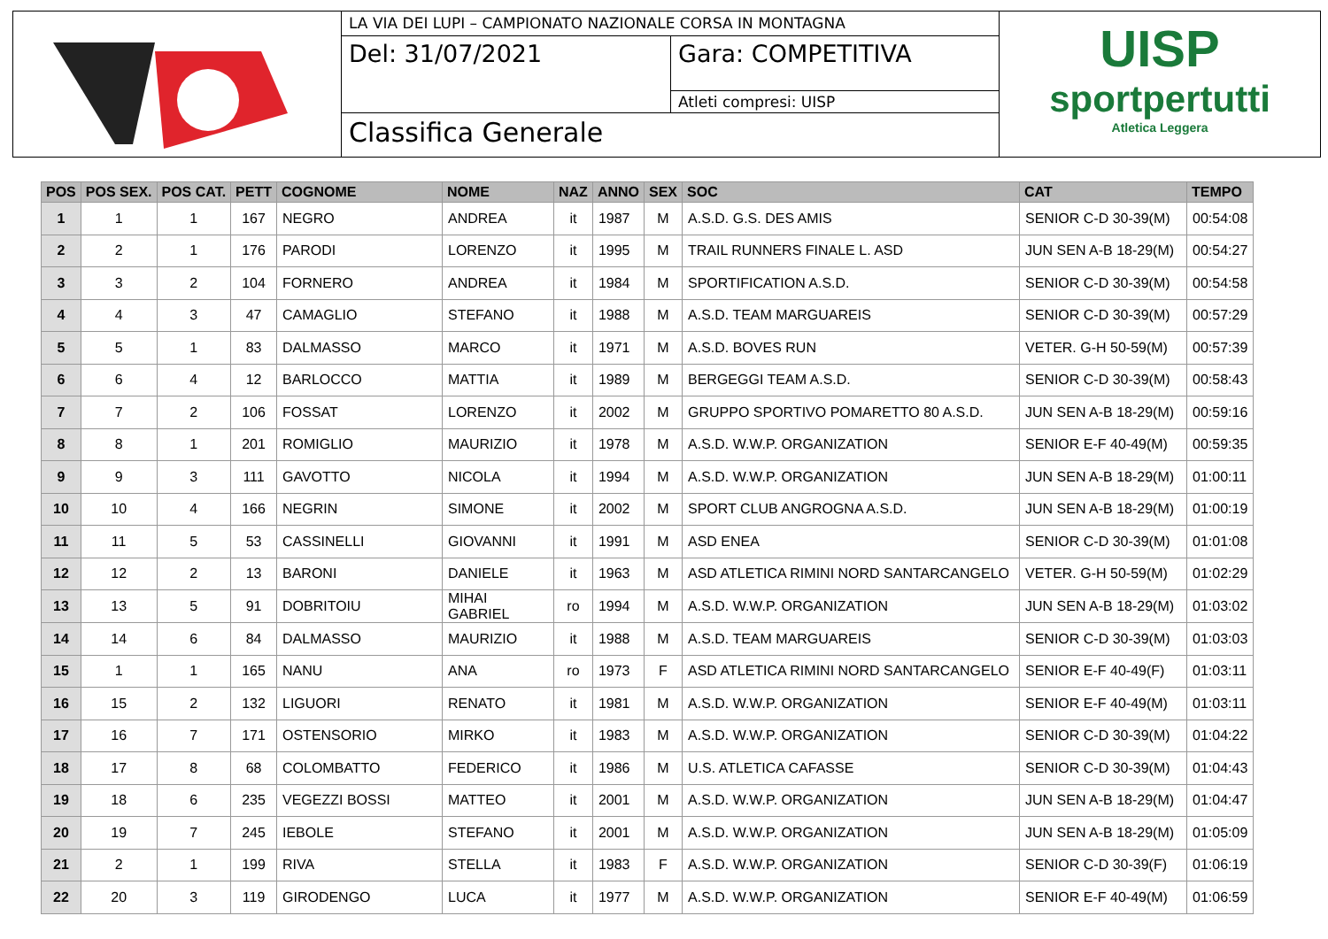LA VIA DEI LUPI – CAMPIONATO NAZIONALE CORSA IN MONTAGNA
Del: 31/07/2021 Gara: COMPETITIVA
Atleti compresi: UISP
Classifica Generale
UISP
sportpertutti
Atletica Leggera
| POS | POS SEX. | POS CAT. | PETT | COGNOME | NOME | NAZ | ANNO | SEX | SOC | CAT | TEMPO |
| --- | --- | --- | --- | --- | --- | --- | --- | --- | --- | --- | --- |
| 1 | 1 | 1 | 167 | NEGRO | ANDREA | it | 1987 | M | A.S.D. G.S. DES AMIS | SENIOR C-D 30-39(M) | 00:54:08 |
| 2 | 2 | 1 | 176 | PARODI | LORENZO | it | 1995 | M | TRAIL RUNNERS FINALE L. ASD | JUN SEN A-B 18-29(M) | 00:54:27 |
| 3 | 3 | 2 | 104 | FORNERO | ANDREA | it | 1984 | M | SPORTIFICATION A.S.D. | SENIOR C-D 30-39(M) | 00:54:58 |
| 4 | 4 | 3 | 47 | CAMAGLIO | STEFANO | it | 1988 | M | A.S.D. TEAM MARGUAREIS | SENIOR C-D 30-39(M) | 00:57:29 |
| 5 | 5 | 1 | 83 | DALMASSO | MARCO | it | 1971 | M | A.S.D. BOVES RUN | VETER. G-H 50-59(M) | 00:57:39 |
| 6 | 6 | 4 | 12 | BARLOCCO | MATTIA | it | 1989 | M | BERGEGGI TEAM A.S.D. | SENIOR C-D 30-39(M) | 00:58:43 |
| 7 | 7 | 2 | 106 | FOSSAT | LORENZO | it | 2002 | M | GRUPPO SPORTIVO POMARETTO 80 A.S.D. | JUN SEN A-B 18-29(M) | 00:59:16 |
| 8 | 8 | 1 | 201 | ROMIGLIO | MAURIZIO | it | 1978 | M | A.S.D. W.W.P. ORGANIZATION | SENIOR E-F 40-49(M) | 00:59:35 |
| 9 | 9 | 3 | 111 | GAVOTTO | NICOLA | it | 1994 | M | A.S.D. W.W.P. ORGANIZATION | JUN SEN A-B 18-29(M) | 01:00:11 |
| 10 | 10 | 4 | 166 | NEGRIN | SIMONE | it | 2002 | M | SPORT CLUB ANGROGNA A.S.D. | JUN SEN A-B 18-29(M) | 01:00:19 |
| 11 | 11 | 5 | 53 | CASSINELLI | GIOVANNI | it | 1991 | M | ASD ENEA | SENIOR C-D 30-39(M) | 01:01:08 |
| 12 | 12 | 2 | 13 | BARONI | DANIELE | it | 1963 | M | ASD ATLETICA RIMINI NORD SANTARCANGELO | VETER. G-H 50-59(M) | 01:02:29 |
| 13 | 13 | 5 | 91 | DOBRITOIU | MIHAI GABRIEL | ro | 1994 | M | A.S.D. W.W.P. ORGANIZATION | JUN SEN A-B 18-29(M) | 01:03:02 |
| 14 | 14 | 6 | 84 | DALMASSO | MAURIZIO | it | 1988 | M | A.S.D. TEAM MARGUAREIS | SENIOR C-D 30-39(M) | 01:03:03 |
| 15 | 1 | 1 | 165 | NANU | ANA | ro | 1973 | F | ASD ATLETICA RIMINI NORD SANTARCANGELO | SENIOR E-F 40-49(F) | 01:03:11 |
| 16 | 15 | 2 | 132 | LIGUORI | RENATO | it | 1981 | M | A.S.D. W.W.P. ORGANIZATION | SENIOR E-F 40-49(M) | 01:03:11 |
| 17 | 16 | 7 | 171 | OSTENSORIO | MIRKO | it | 1983 | M | A.S.D. W.W.P. ORGANIZATION | SENIOR C-D 30-39(M) | 01:04:22 |
| 18 | 17 | 8 | 68 | COLOMBATTO | FEDERICO | it | 1986 | M | U.S. ATLETICA CAFASSE | SENIOR C-D 30-39(M) | 01:04:43 |
| 19 | 18 | 6 | 235 | VEGEZZI BOSSI | MATTEO | it | 2001 | M | A.S.D. W.W.P. ORGANIZATION | JUN SEN A-B 18-29(M) | 01:04:47 |
| 20 | 19 | 7 | 245 | IEBOLE | STEFANO | it | 2001 | M | A.S.D. W.W.P. ORGANIZATION | JUN SEN A-B 18-29(M) | 01:05:09 |
| 21 | 2 | 1 | 199 | RIVA | STELLA | it | 1983 | F | A.S.D. W.W.P. ORGANIZATION | SENIOR C-D 30-39(F) | 01:06:19 |
| 22 | 20 | 3 | 119 | GIRODENGO | LUCA | it | 1977 | M | A.S.D. W.W.P. ORGANIZATION | SENIOR E-F 40-49(M) | 01:06:59 |